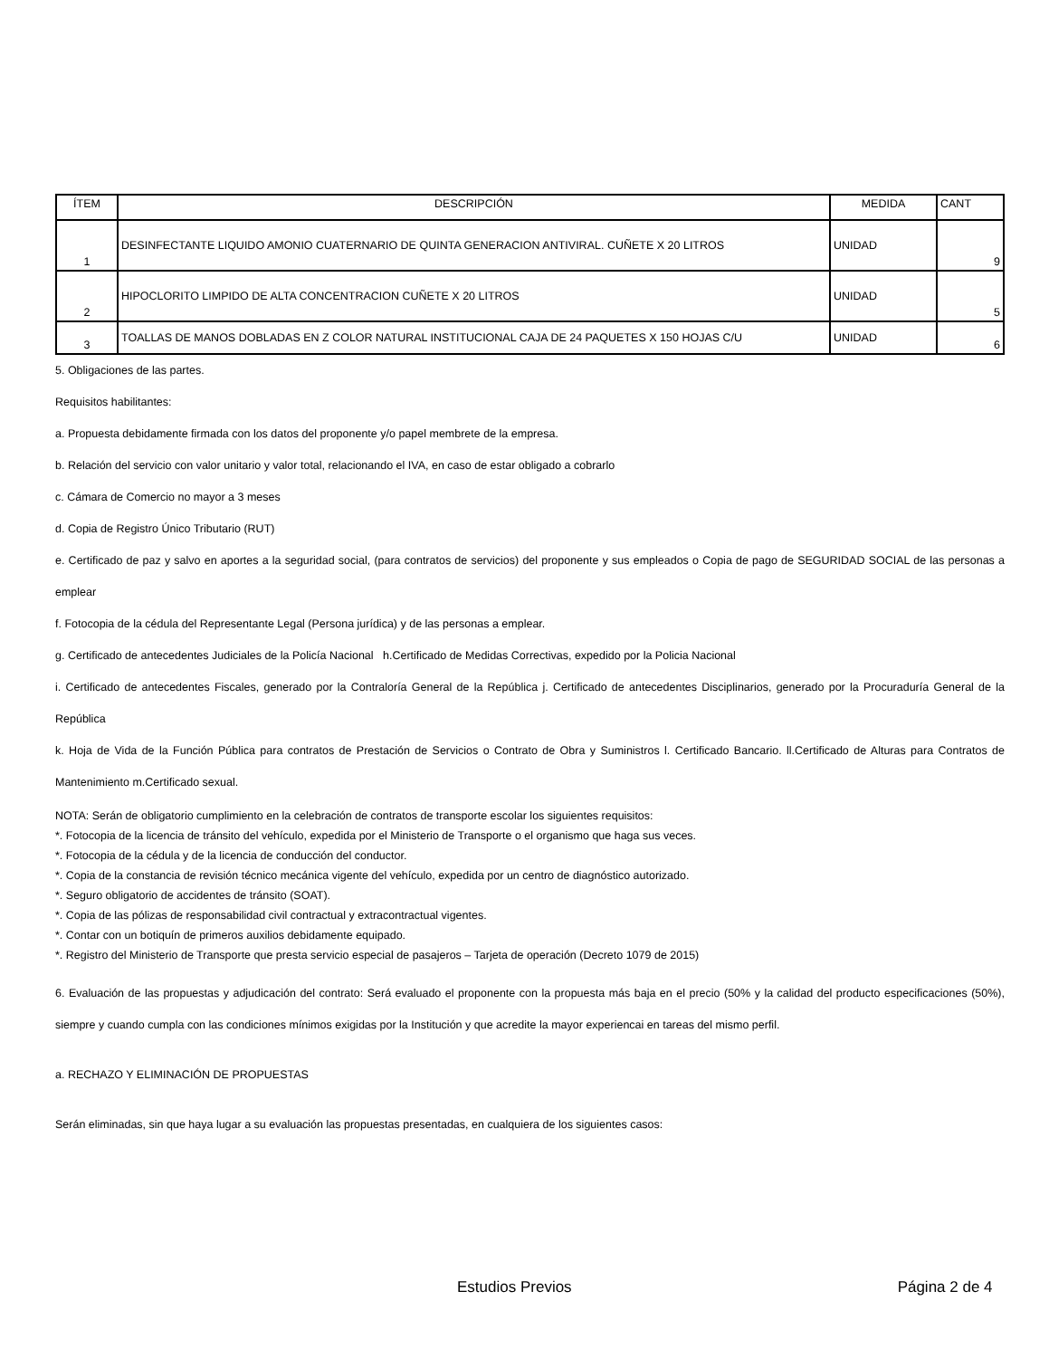| ÍTEM | DESCRIPCIÓN | MEDIDA | CANT |
| --- | --- | --- | --- |
| 1 | DESINFECTANTE LIQUIDO AMONIO CUATERNARIO DE QUINTA GENERACION ANTIVIRAL. CUÑETE X 20 LITROS | UNIDAD | 9 |
| 2 | HIPOCLORITO LIMPIDO DE ALTA CONCENTRACION CUÑETE X 20 LITROS | UNIDAD | 5 |
| 3 | TOALLAS DE MANOS DOBLADAS EN Z COLOR NATURAL INSTITUCIONAL CAJA DE 24 PAQUETES X 150 HOJAS C/U | UNIDAD | 6 |
5. Obligaciones de las partes.
Requisitos habilitantes:
a. Propuesta debidamente firmada con los datos del proponente y/o papel membrete de la empresa.
b. Relación del servicio con valor unitario y valor total, relacionando el IVA, en caso de estar obligado a cobrarlo
c. Cámara de Comercio no mayor a 3 meses
d. Copia de Registro Único Tributario (RUT)
e. Certificado de paz y salvo en aportes a la seguridad social, (para contratos de servicios) del proponente y sus empleados o Copia de pago de SEGURIDAD SOCIAL de las personas a emplear
f. Fotocopia de la cédula del Representante Legal (Persona jurídica) y de las personas a emplear.
g. Certificado de antecedentes Judiciales de la Policía Nacional h.Certificado de Medidas Correctivas, expedido por la Policia Nacional
i. Certificado de antecedentes Fiscales, generado por la Contraloría General de la República j. Certificado de antecedentes Disciplinarios, generado por la Procuraduría General de la República
k. Hoja de Vida de la Función Pública para contratos de Prestación de Servicios o Contrato de Obra y Suministros l. Certificado Bancario. ll.Certificado de Alturas para Contratos de Mantenimiento m.Certificado sexual.
NOTA: Serán de obligatorio cumplimiento en la celebración de contratos de transporte escolar los siguientes requisitos:
*. Fotocopia de la licencia de tránsito del vehículo, expedida por el Ministerio de Transporte o el organismo que haga sus veces.
*. Fotocopia de la cédula y de la licencia de conducción del conductor.
*. Copia de la constancia de revisión técnico mecánica vigente del vehículo, expedida por un centro de diagnóstico autorizado.
*. Seguro obligatorio de accidentes de tránsito (SOAT).
*. Copia de las pólizas de responsabilidad civil contractual y extracontractual vigentes.
*. Contar con un botiquín de primeros auxilios debidamente equipado.
*. Registro del Ministerio de Transporte que presta servicio especial de pasajeros – Tarjeta de operación (Decreto 1079 de 2015)
6. Evaluación de las propuestas y adjudicación del contrato: Será evaluado el proponente con la propuesta más baja en el precio (50% y la calidad del producto especificaciones (50%), siempre y cuando cumpla con las condiciones mínimos exigidas por la Institución y que acredite la mayor experiencai en tareas del mismo perfil.
a. RECHAZO Y ELIMINACIÓN DE PROPUESTAS
Serán eliminadas, sin que haya lugar a su evaluación las propuestas presentadas, en cualquiera de los siguientes casos:
Estudios Previos Página 2 de 4